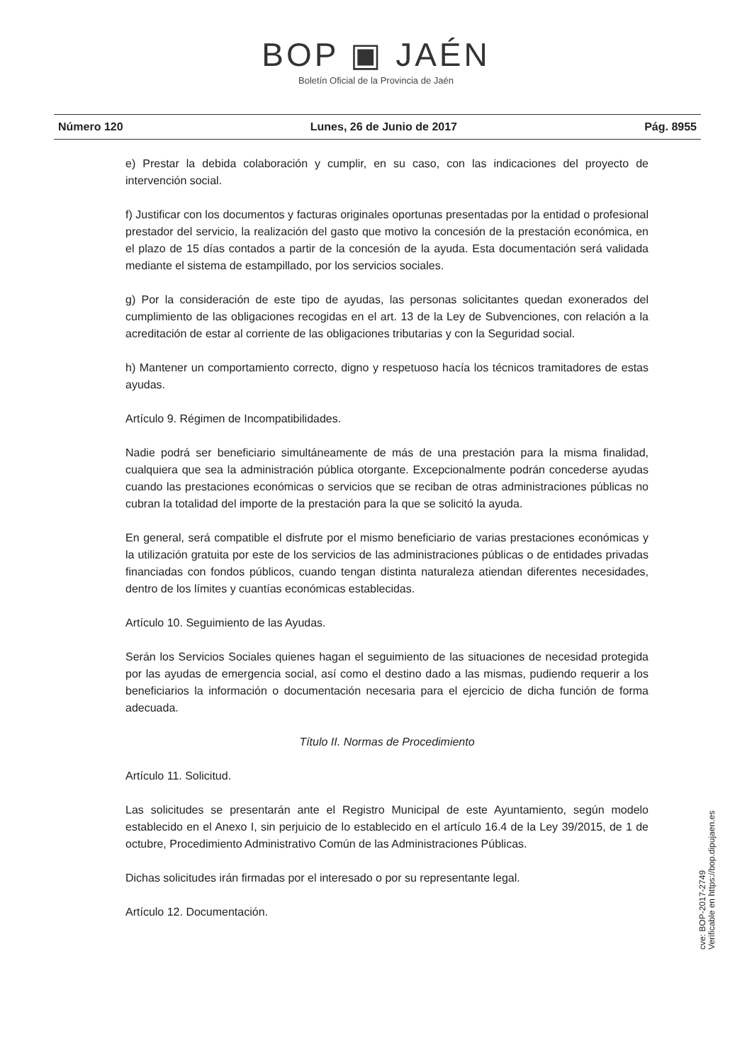BOP ▣ JAÉN
Boletín Oficial de la Provincia de Jaén
Número 120 Lunes, 26 de Junio de 2017 Pág. 8955
e) Prestar la debida colaboración y cumplir, en su caso, con las indicaciones del proyecto de intervención social.
f) Justificar con los documentos y facturas originales oportunas presentadas por la entidad o profesional prestador del servicio, la realización del gasto que motivo la concesión de la prestación económica, en el plazo de 15 días contados a partir de la concesión de la ayuda. Esta documentación será validada mediante el sistema de estampillado, por los servicios sociales.
g) Por la consideración de este tipo de ayudas, las personas solicitantes quedan exonerados del cumplimiento de las obligaciones recogidas en el art. 13 de la Ley de Subvenciones, con relación a la acreditación de estar al corriente de las obligaciones tributarias y con la Seguridad social.
h) Mantener un comportamiento correcto, digno y respetuoso hacía los técnicos tramitadores de estas ayudas.
Artículo 9. Régimen de Incompatibilidades.
Nadie podrá ser beneficiario simultáneamente de más de una prestación para la misma finalidad, cualquiera que sea la administración pública otorgante. Excepcionalmente podrán concederse ayudas cuando las prestaciones económicas o servicios que se reciban de otras administraciones públicas no cubran la totalidad del importe de la prestación para la que se solicitó la ayuda.
En general, será compatible el disfrute por el mismo beneficiario de varias prestaciones económicas y la utilización gratuita por este de los servicios de las administraciones públicas o de entidades privadas financiadas con fondos públicos, cuando tengan distinta naturaleza atiendan diferentes necesidades, dentro de los límites y cuantías económicas establecidas.
Artículo 10. Seguimiento de las Ayudas.
Serán los Servicios Sociales quienes hagan el seguimiento de las situaciones de necesidad protegida por las ayudas de emergencia social, así como el destino dado a las mismas, pudiendo requerir a los beneficiarios la información o documentación necesaria para el ejercicio de dicha función de forma adecuada.
Título II. Normas de Procedimiento
Artículo 11. Solicitud.
Las solicitudes se presentarán ante el Registro Municipal de este Ayuntamiento, según modelo establecido en el Anexo I, sin perjuicio de lo establecido en el artículo 16.4 de la Ley 39/2015, de 1 de octubre, Procedimiento Administrativo Común de las Administraciones Públicas.
Dichas solicitudes irán firmadas por el interesado o por su representante legal.
Artículo 12. Documentación.
cve: BOP-2017-2749
Verificable en https://bop.dipujaen.es